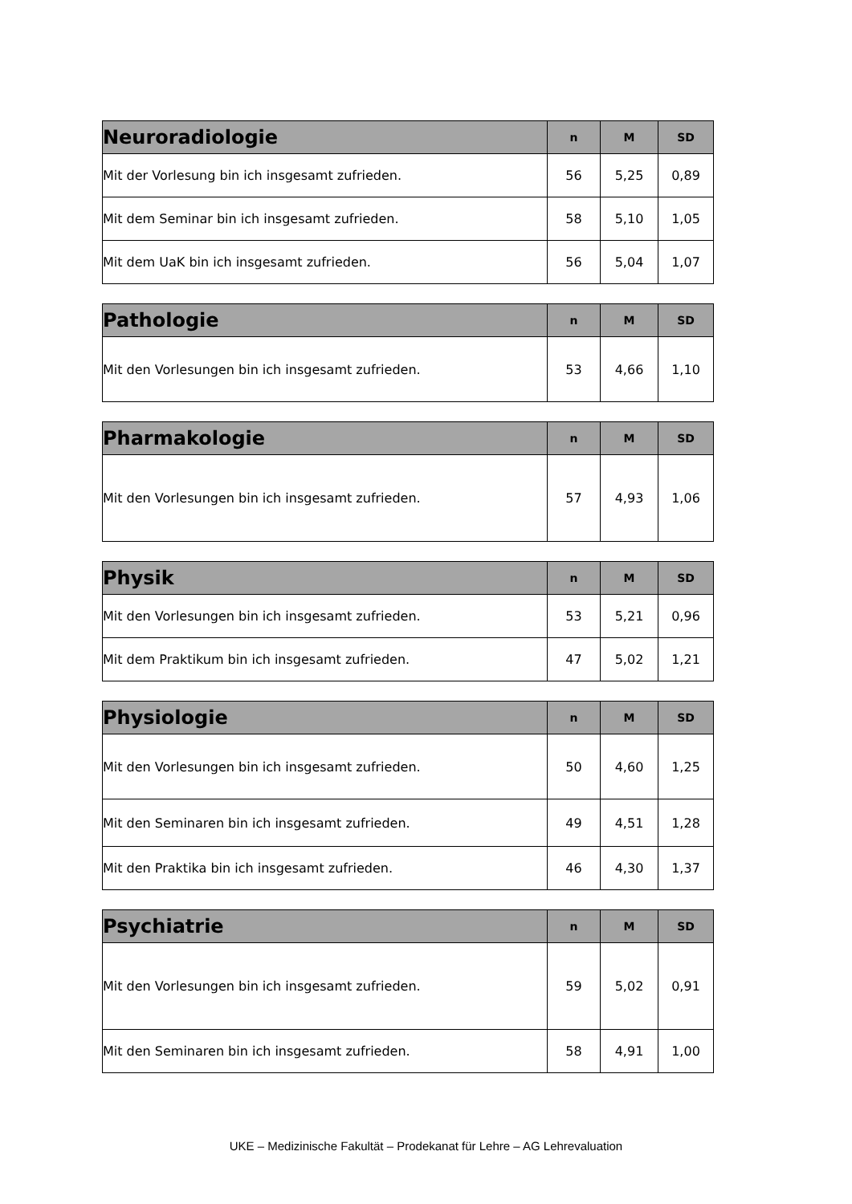| Neuroradiologie | n | M | SD |
| --- | --- | --- | --- |
| Mit der Vorlesung bin ich insgesamt zufrieden. | 56 | 5,25 | 0,89 |
| Mit dem Seminar bin ich insgesamt zufrieden. | 58 | 5,10 | 1,05 |
| Mit dem UaK bin ich insgesamt zufrieden. | 56 | 5,04 | 1,07 |
| Pathologie | n | M | SD |
| --- | --- | --- | --- |
| Mit den Vorlesungen bin ich insgesamt zufrieden. | 53 | 4,66 | 1,10 |
| Pharmakologie | n | M | SD |
| --- | --- | --- | --- |
| Mit den Vorlesungen bin ich insgesamt zufrieden. | 57 | 4,93 | 1,06 |
| Physik | n | M | SD |
| --- | --- | --- | --- |
| Mit den Vorlesungen bin ich insgesamt zufrieden. | 53 | 5,21 | 0,96 |
| Mit dem Praktikum bin ich insgesamt zufrieden. | 47 | 5,02 | 1,21 |
| Physiologie | n | M | SD |
| --- | --- | --- | --- |
| Mit den Vorlesungen bin ich insgesamt zufrieden. | 50 | 4,60 | 1,25 |
| Mit den Seminaren bin ich insgesamt zufrieden. | 49 | 4,51 | 1,28 |
| Mit den Praktika bin ich insgesamt zufrieden. | 46 | 4,30 | 1,37 |
| Psychiatrie | n | M | SD |
| --- | --- | --- | --- |
| Mit den Vorlesungen bin ich insgesamt zufrieden. | 59 | 5,02 | 0,91 |
| Mit den Seminaren bin ich insgesamt zufrieden. | 58 | 4,91 | 1,00 |
UKE – Medizinische Fakultät – Prodekanat für Lehre – AG Lehrevaluation